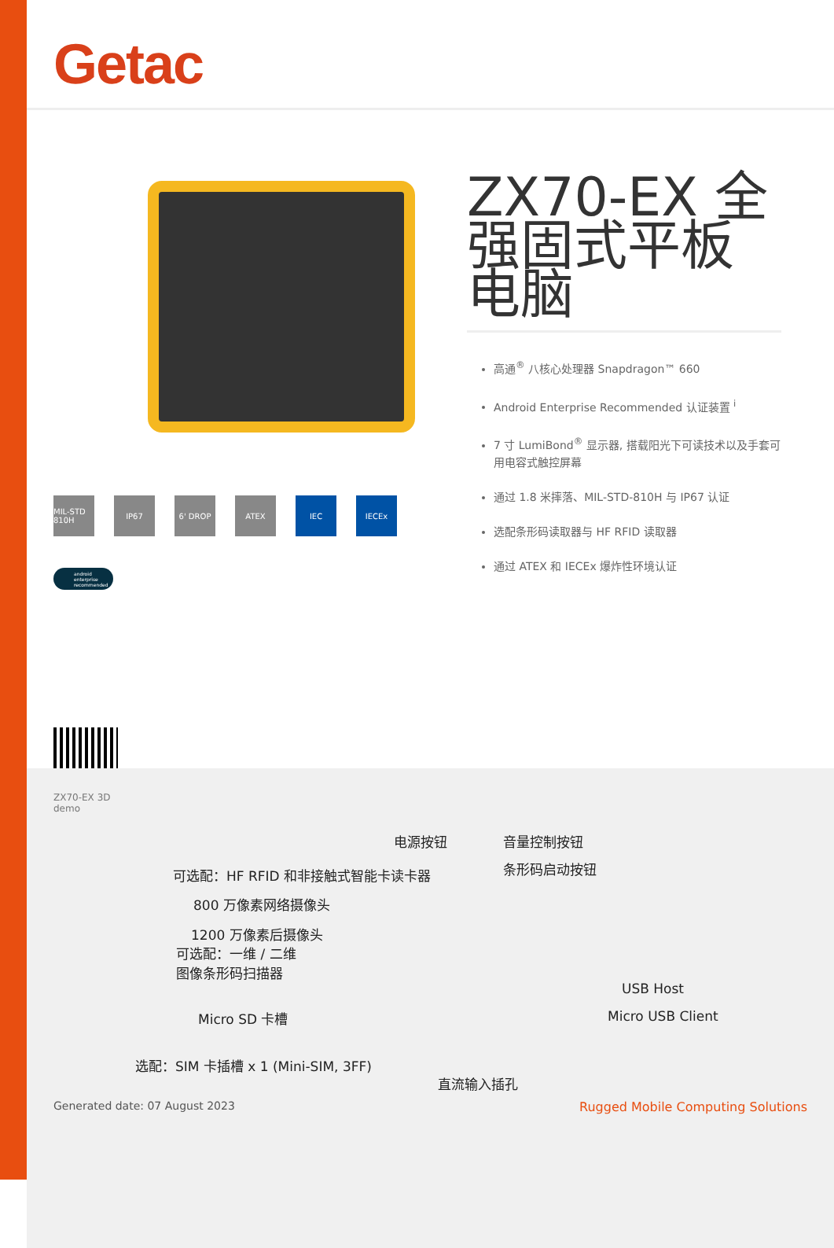Getac
MIL-STD 810H
IP67 6' DROP ATEX IEC IECEx
android enterprise recommended
ZX70-EX 全强固式平板电脑
高通<sup>®</sup> 八核心处理器 Snapdragon™ 660
Android Enterprise Recommended 认证装置 <sup>i</sup>
7 寸 LumiBond<sup>®</sup> 显示器, 搭载阳光下可读技术以及手套可用电容式触控屏幕
通过 1.8 米摔落、MIL-STD-810H 与 IP67 认证
选配条形码读取器与 HF RFID 读取器
通过 ATEX 和 IECEx 爆炸性环境认证
ZX70-EX 3D
demo
电源按钮 音量控制按钮
条形码启动按钮
可选配：HF RFID 和非接触式智能卡读卡器
800 万像素网络摄像头
1200 万像素后摄像头
可选配：一维 / 二维
图像条形码扫描器
Micro SD 卡槽
USB Host
Micro USB Client
选配：SIM 卡插槽 x 1 (Mini-SIM, 3FF)
直流输入插孔
Generated date: 07 August 2023
Rugged Mobile Computing Solutions